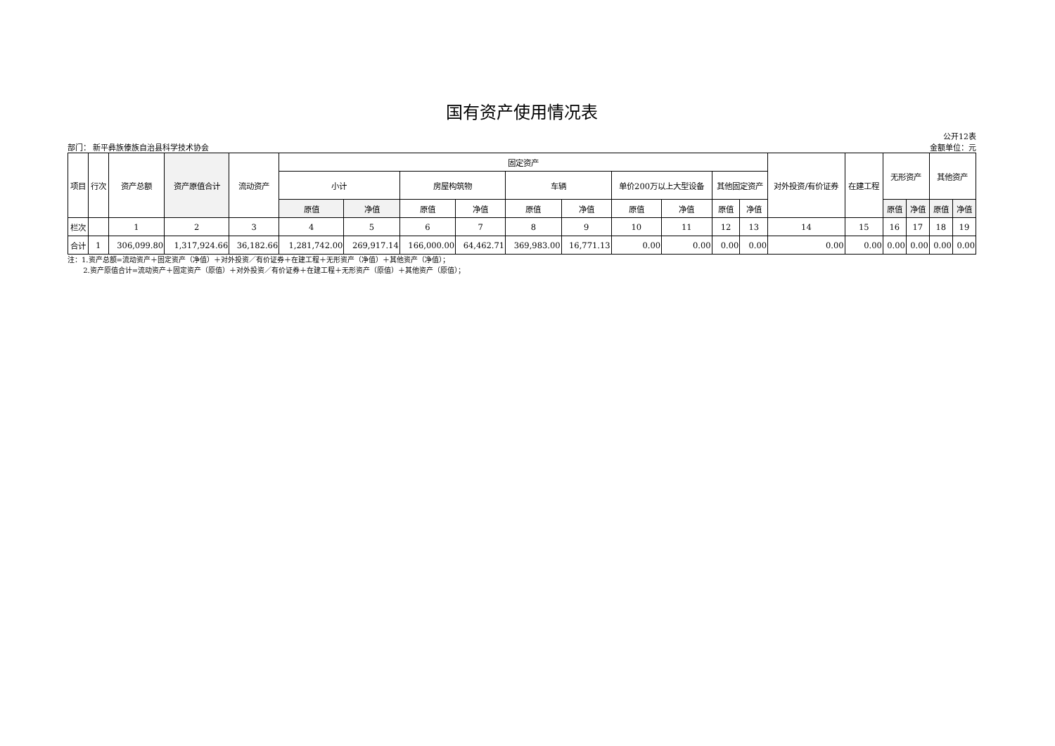国有资产使用情况表
公开12表
部门： 新平彝族傣族自治县科学技术协会 金额单位：元
| 项目 | 行次 | 资产总额 | 资产原值合计 | 流动资产 | 固定资产 | | | | | | | | | | 对外投资/有价证券 | 在建工程 | 无形资产 | | 其他资产 | |
| --- | --- | --- | --- | --- | --- | --- | --- | --- | --- | --- | --- | --- | --- | --- | --- | --- | --- | --- | --- | --- |
| | | | | | 小计 | | 房屋构筑物 | | 车辆 | | 单价200万以上大型设备 | | 其他固定资产 | | | | | | | |
| | | | | | 原值 | 净值 | 原值 | 净值 | 原值 | 净值 | 原值 | 净值 | 原值 | 净值 | | | 原值 | 净值 | 原值 | 净值 |
| 栏次 | | 1 | 2 | 3 | 4 | 5 | 6 | 7 | 8 | 9 | 10 | 11 | 12 | 13 | 14 | 15 | 16 | 17 | 18 | 19 |
| 合计 | 1 | 306,099.80 | 1,317,924.66 | 36,182.66 | 1,281,742.00 | 269,917.14 | 166,000.00 | 64,462.71 | 369,983.00 | 16,771.13 | 0.00 | 0.00 | 0.00 | 0.00 | 0.00 | 0.00 | 0.00 | 0.00 | 0.00 | 0.00 |
注：1.资产总额=流动资产＋固定资产（净值）＋对外投资／有价证券＋在建工程＋无形资产（净值）＋其他资产（净值）；
2.资产原值合计=流动资产＋固定资产（原值）＋对外投资／有价证券＋在建工程＋无形资产（原值）＋其他资产（原值）；